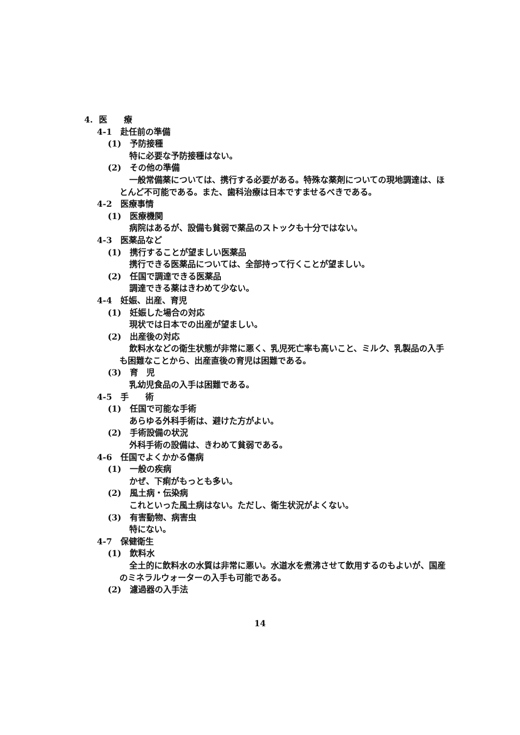4. 医　　療
4-1　赴任前の準備
(1)　予防接種
特に必要な予防接種はない。
(2)　その他の準備
一般常備薬については、携行する必要がある。特殊な薬剤についての現地調達は、ほとんど不可能である。また、歯科治療は日本ですませるべきである。
4-2　医療事情
(1)　医療機関
病院はあるが、設備も貧弱で薬品のストックも十分ではない。
4-3　医薬品など
(1)　携行することが望ましい医薬品
携行できる医薬品については、全部持って行くことが望ましい。
(2)　任国で調達できる医薬品
調達できる薬はきわめて少ない。
4-4　妊娠、出産、育児
(1)　妊娠した場合の対応
現状では日本での出産が望ましい。
(2)　出産後の対応
飲料水などの衛生状態が非常に悪く、乳児死亡率も高いこと、ミルク、乳製品の入手も困難なことから、出産直後の育児は困難である。
(3)　育　児
乳幼児食品の入手は困難である。
4-5　手　　術
(1)　任国で可能な手術
あらゆる外科手術は、避けた方がよい。
(2)　手術設備の状況
外科手術の設備は、きわめて貧弱である。
4-6　任国でよくかかる傷病
(1)　一般の疾病
かぜ、下痢がもっとも多い。
(2)　風土病・伝染病
これといった風土病はない。ただし、衛生状況がよくない。
(3)　有害動物、病害虫
特にない。
4-7　保健衛生
(1)　飲料水
全土的に飲料水の水質は非常に悪い。水道水を煮沸させて飲用するのもよいが、国産のミネラルウォーターの入手も可能である。
(2)　濾過器の入手法
14